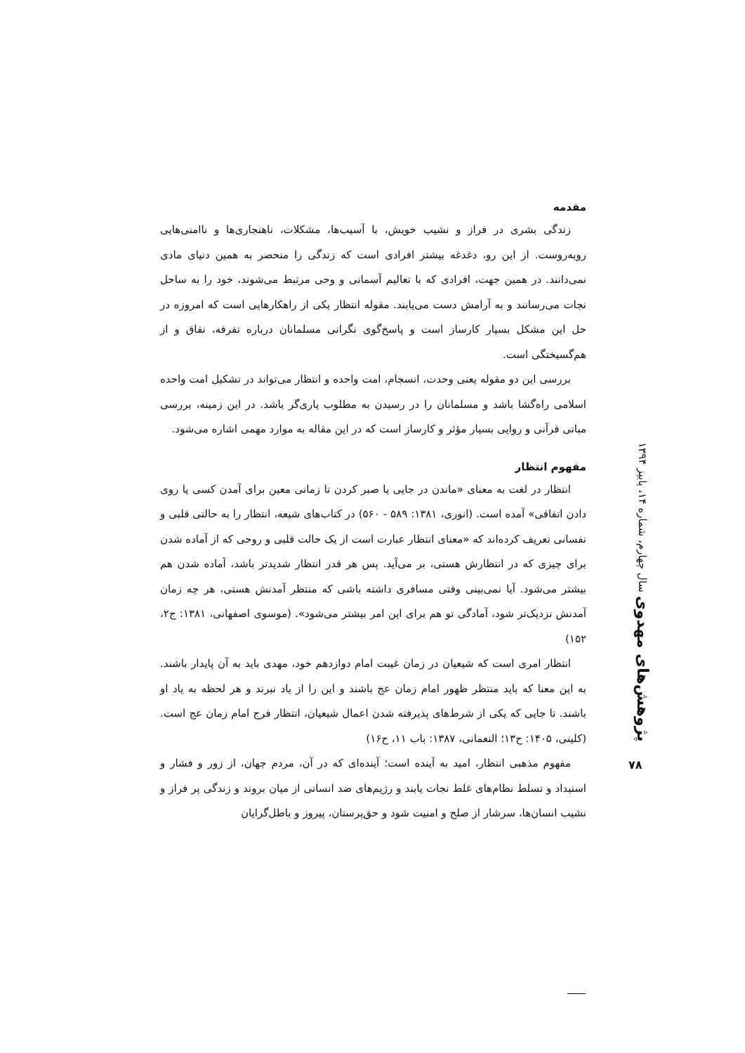مقدمه
زندگی بشری در فراز و نشیب خویش، با آسیب‌ها، مشکلات، ناهنجاری‌ها و ناامنی‌هایی روبه‌روست. از این رو، دغدغه بیشتر افرادی است که زندگی را منحصر به همین دنیای مادی نمی‌دانند. در همین جهت، افرادی که با تعالیم آسمانی و وحی مرتبط می‌شوند، خود را به ساحل نجات می‌رسانند و به آرامش دست می‌یابند. مقوله انتظار یکی از راهکارهایی است که امروزه در حل این مشکل بسیار کارساز است و پاسخ‌گوی نگرانی مسلمانان درباره تفرقه، نفاق و از هم‌گسیختگی است.
بررسی این دو مقوله یعنی وحدت، انسجام، امت واحده و انتظار می‌تواند در تشکیل امت واحده اسلامی راه‌گشا باشد و مسلمانان را در رسیدن به مطلوب یاری‌گر باشد. در این زمینه، بررسی مبانی قرآنی و روایی بسیار مؤثر و کارساز است که در این مقاله به موارد مهمی اشاره می‌شود.
مفهوم انتظار
انتظار در لغت به معنای «ماندن در جایی یا صبر کردن تا زمانی معین برای آمدن کسی یا روی دادن اتفاقی» آمده است. (انوری، ۱۳۸۱: ۵۸۹ - ۵۶۰) در کتاب‌های شیعه، انتظار را به حالتی قلبی و نفسانی تعریف کرده‌اند که «معنای انتظار عبارت است از یک حالت قلبی و روحی که از آماده شدن برای چیزی که در انتظارش هستی، بر می‌آید. پس هر قدر انتظار شدیدتر باشد، آماده شدن هم بیشتر می‌شود. آیا نمی‌بینی وقتی مسافری داشته باشی که منتظر آمدنش هستی، هر چه زمان آمدنش نزدیک‌تر شود، آمادگی تو هم برای این امر بیشتر می‌شود». (موسوی اصفهانی، ۱۳۸۱: ج۲، ۱۵۲)
انتظار امری است که شیعیان در زمان غیبت امام دوازدهم خود، مهدی باید به آن پایدار باشند. به این معنا که باید منتظر ظهور امام زمان عج باشند و این را از یاد نبرند و هر لحظه به یاد او باشند. تا جایی که یکی از شرط‌های پذیرفته شدن اعمال شیعیان، انتظار فرج امام زمان عج است. (کلینی، ۱۴۰۵: ح۱۳؛ النعمانی، ۱۳۸۷: باب ۱۱، ح۱۶)
مفهوم مذهبی انتظار، امید به آینده است؛ آینده‌ای که در آن، مردم جهان، از زور و فشار و استبداد و تسلط نظام‌های غلط نجات یابند و رژیم‌های ضد انسانی از میان بروند و زندگی پر فراز و نشیب انسان‌ها، سرشار از صلح و امنیت شود و حق‌پرستان، پیروز و باطل‌گرایان
پژوهش‌های مهدوی سال چهارم، شماره ۱۴، پاییز ۱۳۹۴
۷۸